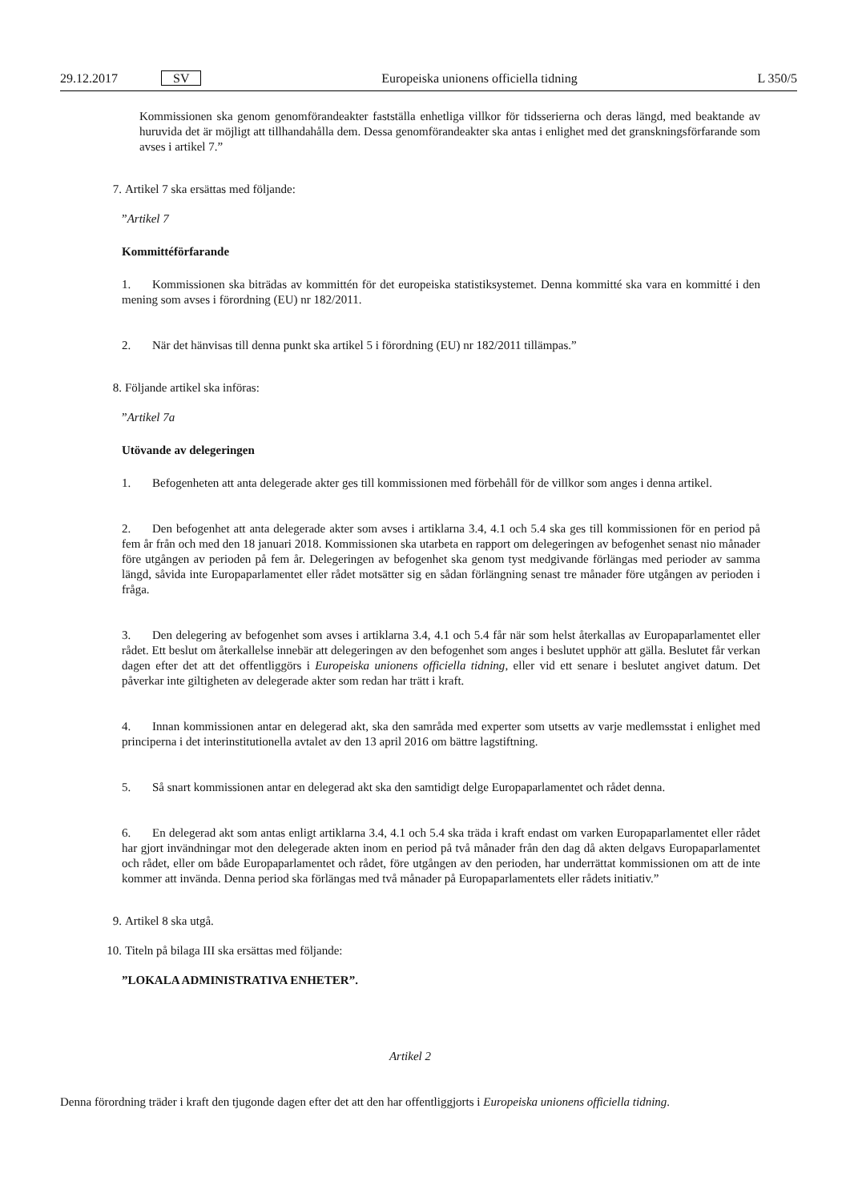29.12.2017 SV Europeiska unionens officiella tidning L 350/5
Kommissionen ska genom genomförandeakter fastställa enhetliga villkor för tidsserierna och deras längd, med beaktande av huruvida det är möjligt att tillhandahålla dem. Dessa genomförandeakter ska antas i enlighet med det granskningsförfarande som avses i artikel 7.”
7. Artikel 7 ska ersättas med följande:
”Artikel 7
Kommittéförfarande
1. Kommissionen ska biträdas av kommittén för det europeiska statistiksystemet. Denna kommitté ska vara en kommitté i den mening som avses i förordning (EU) nr 182/2011.
2. När det hänvisas till denna punkt ska artikel 5 i förordning (EU) nr 182/2011 tillämpas.”
8. Följande artikel ska införas:
”Artikel 7a
Utövande av delegeringen
1. Befogenheten att anta delegerade akter ges till kommissionen med förbehåll för de villkor som anges i denna artikel.
2. Den befogenhet att anta delegerade akter som avses i artiklarna 3.4, 4.1 och 5.4 ska ges till kommissionen för en period på fem år från och med den 18 januari 2018. Kommissionen ska utarbeta en rapport om delegeringen av befogenhet senast nio månader före utgången av perioden på fem år. Delegeringen av befogenhet ska genom tyst medgivande förlängas med perioder av samma längd, såvida inte Europaparlamentet eller rådet motsätter sig en sådan förlängning senast tre månader före utgången av perioden i fråga.
3. Den delegering av befogenhet som avses i artiklarna 3.4, 4.1 och 5.4 får när som helst återkallas av Europaparlamentet eller rådet. Ett beslut om återkallelse innebär att delegeringen av den befogenhet som anges i beslutet upphör att gälla. Beslutet får verkan dagen efter det att det offentliggörs i Europeiska unionens officiella tidning, eller vid ett senare i beslutet angivet datum. Det påverkar inte giltigheten av delegerade akter som redan har trätt i kraft.
4. Innan kommissionen antar en delegerad akt, ska den samråda med experter som utsetts av varje medlemsstat i enlighet med principerna i det interinstitutionella avtalet av den 13 april 2016 om bättre lagstiftning.
5. Så snart kommissionen antar en delegerad akt ska den samtidigt delge Europaparlamentet och rådet denna.
6. En delegerad akt som antas enligt artiklarna 3.4, 4.1 och 5.4 ska träda i kraft endast om varken Europaparlamentet eller rådet har gjort invändningar mot den delegerade akten inom en period på två månader från den dag då akten delgavs Europaparlamentet och rådet, eller om både Europaparlamentet och rådet, före utgången av den perioden, har underrättat kommissionen om att de inte kommer att invända. Denna period ska förlängas med två månader på Europaparlamentets eller rådets initiativ.”
9. Artikel 8 ska utgå.
10. Titeln på bilaga III ska ersättas med följande:
”LOKALA ADMINISTRATIVA ENHETER”.
Artikel 2
Denna förordning träder i kraft den tjugonde dagen efter det att den har offentliggjorts i Europeiska unionens officiella tidning.